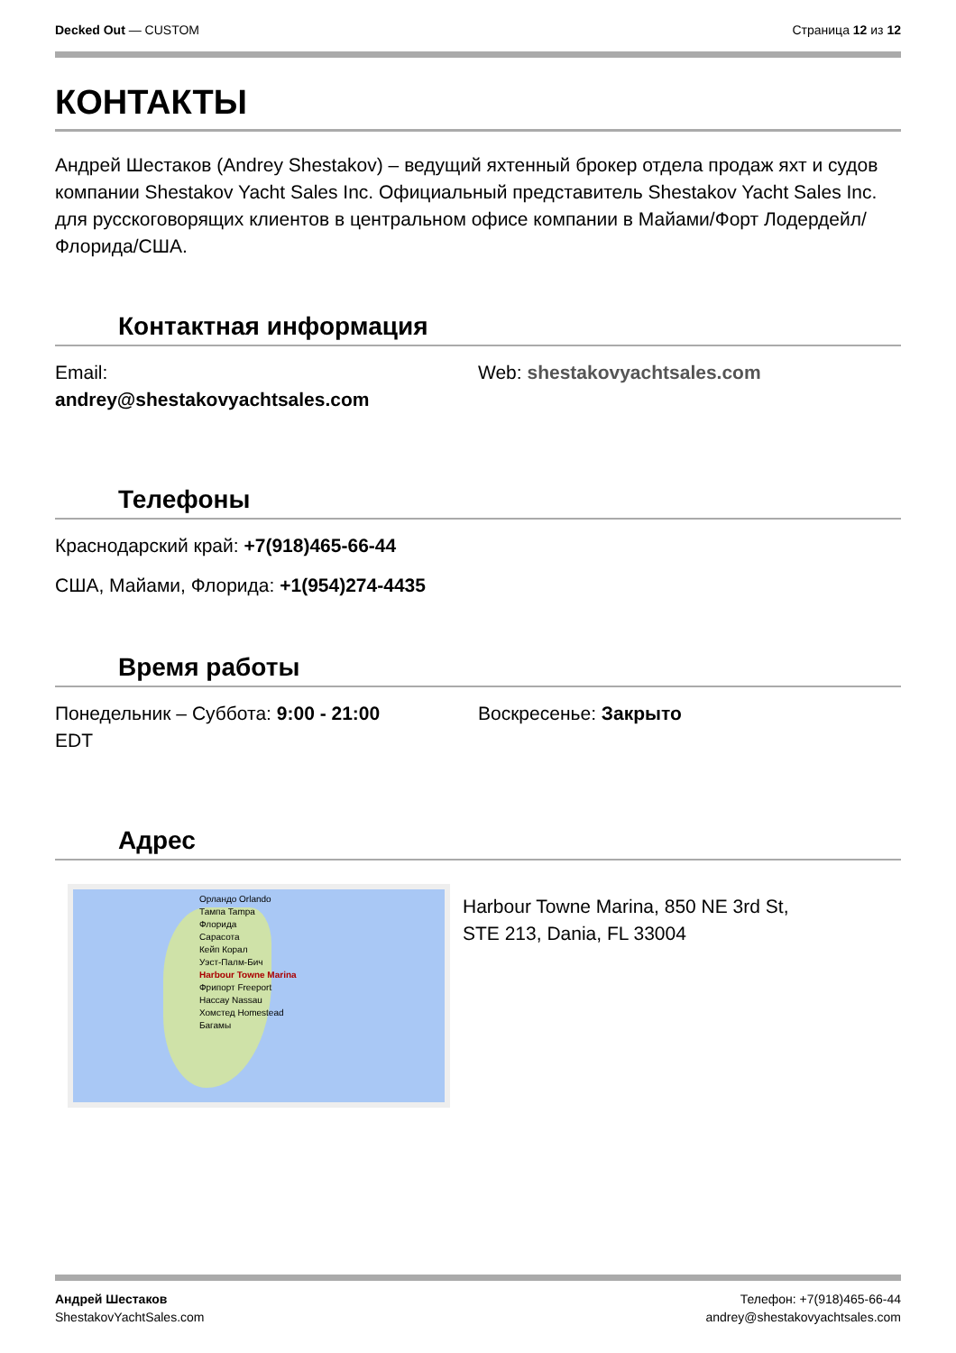Decked Out — CUSTOM Страница 12 из 12
КОНТАКТЫ
Андрей Шестаков (Andrey Shestakov) – ведущий яхтенный брокер отдела продаж яхт и судов компании Shestakov Yacht Sales Inc. Официальный представитель Shestakov Yacht Sales Inc. для русскоговорящих клиентов в центральном офисе компании в Майами/Форт Лодердейл/Флорида/США.
Контактная информация
Email:
andrey@shestakovyachtsales.com
Web: shestakovyachtsales.com
Телефоны
Краснодарский край: +7(918)465-66-44
США, Майами, Флорида: +1(954)274-4435
Время работы
Понедельник – Суббота: 9:00 - 21:00
EDT
Воскресенье: Закрыто
Адрес
Орландо Orlando
Тампа Tampa
Флорида
Сарасота
Кейп Корал
Уэст-Палм-Бич
Harbour Towne Marina
Фрипорт Freeport
Нассау Nassau
Хомстед Homestead
Багамы
Harbour Towne Marina, 850 NE 3rd St,
STE 213, Dania, FL 33004
Андрей Шестаков
ShestakovYachtSales.com
Телефон: +7(918)465-66-44
andrey@shestakovyachtsales.com